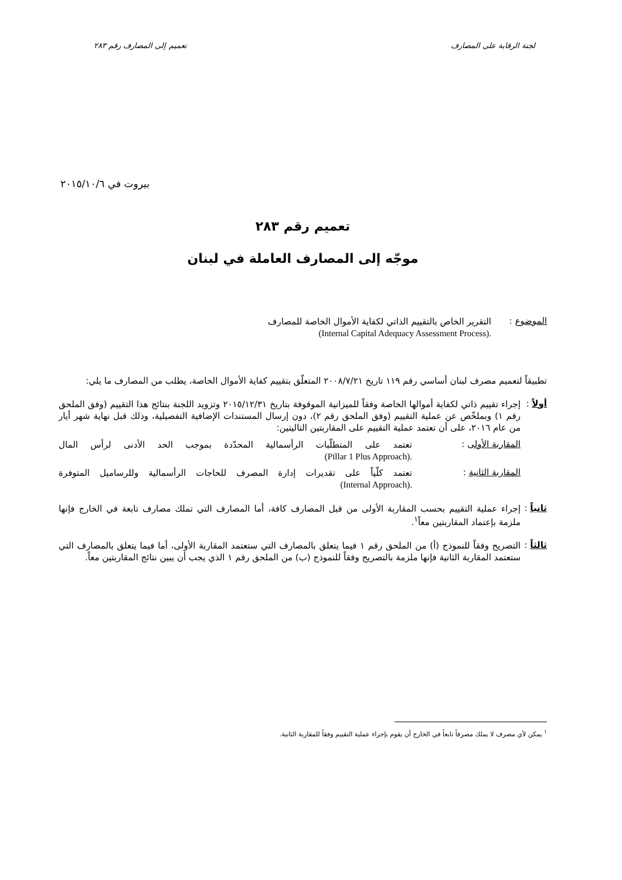لجنة الرقابة على المصارف تعميم إلى المصارف رقم ٢٨٣
بيروت في ٢٠١٥/١٠/٦
تعميم رقم ٢٨٣
موجّه إلى المصارف العاملة في لبنان
الموضوع :
التقرير الخاص بالتقييم الذاتي لكفاية الأموال الخاصة للمصارف
(Internal Capital Adequacy Assessment Process).
تطبيقاً لتعميم مصرف لبنان أساسي رقم ١١٩ تاريخ ٢٠٠٨/٧/٢١ المتعلّق بتقييم كفاية الأموال الخاصة، يطلب من المصارف ما يلي:
أولاً :
إجراء تقييم ذاتي لكفاية أموالها الخاصة وفقاً للميزانية الموقوفة بتاريخ ٢٠١٥/١٢/٣١ وتزويد اللجنة بنتائج هذا التقييم (وفق الملحق رقم ١) وبملخّص عن عملية التقييم (وفق الملحق رقم ٢)، دون إرسال المستندات الإضافية التفصيلية، وذلك قبل نهاية شهر أيار من عام ٢٠١٦، على أن تعتمد عملية التقييم على المقاربتين التاليتين:
المقاربة الأولى :
تعتمد على المتطلّبات الرأسمالية المحدّدة بموجب الحد الأدنى لرأس المال (Pillar 1 Plus Approach).
المقاربة الثانية :
تعتمد كلّياً على تقديرات إدارة المصرف للحاجات الرأسمالية وللرساميل المتوفرة (Internal Approach).
ثانياً :
إجراء عملية التقييم بحسب المقاربة الأولى من قبل المصارف كافة، أما المصارف التي تملك مصارف تابعة في الخارج فإنها ملزمة بإعتماد المقاربتين معاً<sup>١</sup>.
ثالثاً :
التصريح وفقاً للنموذج (أ) من الملحق رقم ١ فيما يتعلق بالمصارف التي ستعتمد المقاربة الأولى، أما فيما يتعلق بالمصارف التي ستعتمد المقاربة الثانية فإنها ملزمة بالتصريح وفقاً للنموذج (ب) من الملحق رقم ١ الذي يجب أن يبين نتائج المقاربتين معاً.
<sup>١</sup> يمكن لأي مصرف لا يملك مصرفاً تابعاً في الخارج أن يقوم بإجراء عملية التقييم وفقاً للمقاربة الثانية.